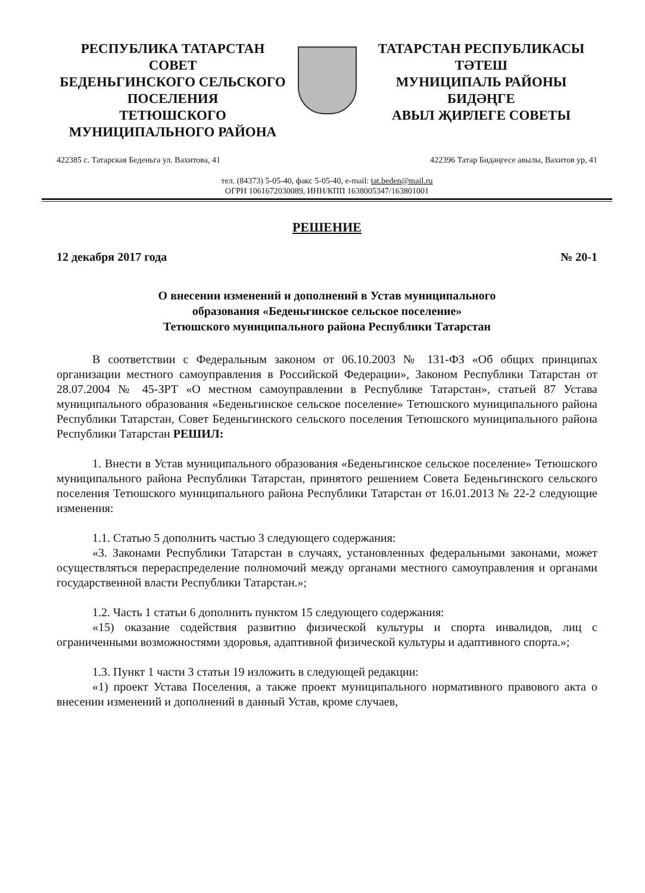РЕСПУБЛИКА ТАТАРСТАН
СОВЕТ
БЕДЕНЬГИНСКОГО СЕЛЬСКОГО ПОСЕЛЕНИЯ
ТЕТЮШСКОГО
МУНИЦИПАЛЬНОГО РАЙОНА
ТАТАРСТАН РЕСПУБЛИКАСЫ
ТӘТЕШ
МУНИЦИПАЛЬ РАЙОНЫ
БИДӘҢГЕ
АВЫЛ ҖИРЛЕГЕ СОВЕТЫ
422385 с. Татарская Беденьга ул. Вахитова, 41 422396 Татар Бидәңгесе авылы, Вахитов ур, 41
тел. (84373) 5-05-40, факс 5-05-40, e-mail: tat.beden@mail.ru
ОГРН 1061672030089, ИНН/КПП 1638005347/163801001
РЕШЕНИЕ
12 декабря 2017 года № 20-1
О внесении изменений и дополнений в Устав муниципального
образования «Беденьгинское сельское поселение»
Тетюшского муниципального района Республики Татарстан
В соответствии с Федеральным законом от 06.10.2003 № 131-ФЗ «Об общих принципах организации местного самоуправления в Российской Федерации», Законом Республики Татарстан от 28.07.2004 № 45-ЗРТ «О местном самоуправлении в Республике Татарстан», статьей 87 Устава муниципального образования «Беденьгинское сельское поселение» Тетюшского муниципального района Республики Татарстан, Совет Беденьгинского сельского поселения Тетюшского муниципального района Республики Татарстан РЕШИЛ:
1. Внести в Устав муниципального образования «Беденьгинское сельское поселение» Тетюшского муниципального района Республики Татарстан, принятого решением Совета Беденьгинского сельского поселения Тетюшского муниципального района Республики Татарстан от 16.01.2013 № 22-2 следующие изменения:
1.1. Статью 5 дополнить частью 3 следующего содержания:
«3. Законами Республики Татарстан в случаях, установленных федеральными законами, может осуществляться перераспределение полномочий между органами местного самоуправления и органами государственной власти Республики Татарстан.»;
1.2. Часть 1 статьи 6 дополнить пунктом 15 следующего содержания:
«15) оказание содействия развитию физической культуры и спорта инвалидов, лиц с ограниченными возможностями здоровья, адаптивной физической культуры и адаптивного спорта.»;
1.3. Пункт 1 части 3 статьи 19 изложить в следующей редакции:
«1) проект Устава Поселения, а также проект муниципального нормативного правового акта о внесении изменений и дополнений в данный Устав, кроме случаев,